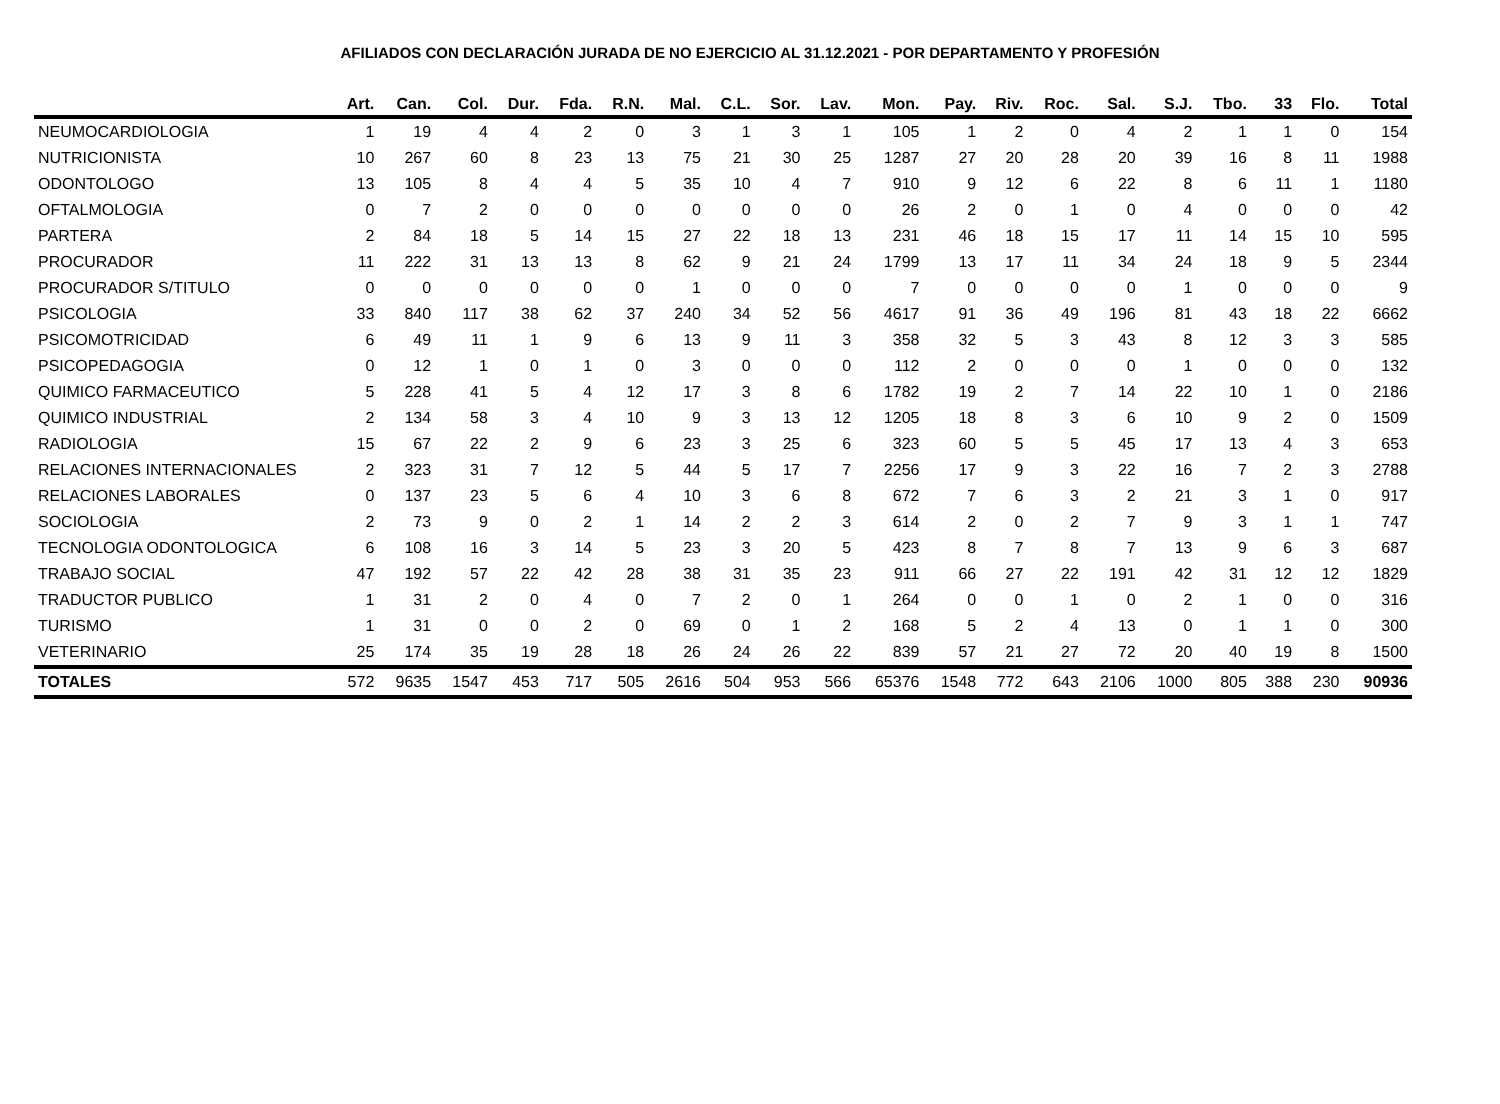AFILIADOS CON DECLARACIÓN JURADA DE NO EJERCICIO AL 31.12.2021 - POR DEPARTAMENTO Y PROFESIÓN
| | Art. | Can. | Col. | Dur. | Fda. | R.N. | Mal. | C.L. | Sor. | Lav. | Mon. | Pay. | Riv. | Roc. | Sal. | S.J. | Tbo. | 33 | Flo. | Total |
| --- | --- | --- | --- | --- | --- | --- | --- | --- | --- | --- | --- | --- | --- | --- | --- | --- | --- | --- | --- | --- |
| NEUMOCARDIOLOGIA | 1 | 19 | 4 | 4 | 2 | 0 | 3 | 1 | 3 | 1 | 105 | 1 | 2 | 0 | 4 | 2 | 1 | 1 | 0 | 154 |
| NUTRICIONISTA | 10 | 267 | 60 | 8 | 23 | 13 | 75 | 21 | 30 | 25 | 1287 | 27 | 20 | 28 | 20 | 39 | 16 | 8 | 11 | 1988 |
| ODONTOLOGO | 13 | 105 | 8 | 4 | 4 | 5 | 35 | 10 | 4 | 7 | 910 | 9 | 12 | 6 | 22 | 8 | 6 | 11 | 1 | 1180 |
| OFTALMOLOGIA | 0 | 7 | 2 | 0 | 0 | 0 | 0 | 0 | 0 | 0 | 26 | 2 | 0 | 1 | 0 | 4 | 0 | 0 | 0 | 42 |
| PARTERA | 2 | 84 | 18 | 5 | 14 | 15 | 27 | 22 | 18 | 13 | 231 | 46 | 18 | 15 | 17 | 11 | 14 | 15 | 10 | 595 |
| PROCURADOR | 11 | 222 | 31 | 13 | 13 | 8 | 62 | 9 | 21 | 24 | 1799 | 13 | 17 | 11 | 34 | 24 | 18 | 9 | 5 | 2344 |
| PROCURADOR S/TITULO | 0 | 0 | 0 | 0 | 0 | 0 | 1 | 0 | 0 | 0 | 7 | 0 | 0 | 0 | 0 | 1 | 0 | 0 | 0 | 9 |
| PSICOLOGIA | 33 | 840 | 117 | 38 | 62 | 37 | 240 | 34 | 52 | 56 | 4617 | 91 | 36 | 49 | 196 | 81 | 43 | 18 | 22 | 6662 |
| PSICOMOTRICIDAD | 6 | 49 | 11 | 1 | 9 | 6 | 13 | 9 | 11 | 3 | 358 | 32 | 5 | 3 | 43 | 8 | 12 | 3 | 3 | 585 |
| PSICOPEDAGOGIA | 0 | 12 | 1 | 0 | 1 | 0 | 3 | 0 | 0 | 0 | 112 | 2 | 0 | 0 | 0 | 1 | 0 | 0 | 0 | 132 |
| QUIMICO FARMACEUTICO | 5 | 228 | 41 | 5 | 4 | 12 | 17 | 3 | 8 | 6 | 1782 | 19 | 2 | 7 | 14 | 22 | 10 | 1 | 0 | 2186 |
| QUIMICO INDUSTRIAL | 2 | 134 | 58 | 3 | 4 | 10 | 9 | 3 | 13 | 12 | 1205 | 18 | 8 | 3 | 6 | 10 | 9 | 2 | 0 | 1509 |
| RADIOLOGIA | 15 | 67 | 22 | 2 | 9 | 6 | 23 | 3 | 25 | 6 | 323 | 60 | 5 | 5 | 45 | 17 | 13 | 4 | 3 | 653 |
| RELACIONES INTERNACIONALES | 2 | 323 | 31 | 7 | 12 | 5 | 44 | 5 | 17 | 7 | 2256 | 17 | 9 | 3 | 22 | 16 | 7 | 2 | 3 | 2788 |
| RELACIONES LABORALES | 0 | 137 | 23 | 5 | 6 | 4 | 10 | 3 | 6 | 8 | 672 | 7 | 6 | 3 | 2 | 21 | 3 | 1 | 0 | 917 |
| SOCIOLOGIA | 2 | 73 | 9 | 0 | 2 | 1 | 14 | 2 | 2 | 3 | 614 | 2 | 0 | 2 | 7 | 9 | 3 | 1 | 1 | 747 |
| TECNOLOGIA ODONTOLOGICA | 6 | 108 | 16 | 3 | 14 | 5 | 23 | 3 | 20 | 5 | 423 | 8 | 7 | 8 | 7 | 13 | 9 | 6 | 3 | 687 |
| TRABAJO SOCIAL | 47 | 192 | 57 | 22 | 42 | 28 | 38 | 31 | 35 | 23 | 911 | 66 | 27 | 22 | 191 | 42 | 31 | 12 | 12 | 1829 |
| TRADUCTOR PUBLICO | 1 | 31 | 2 | 0 | 4 | 0 | 7 | 2 | 0 | 1 | 264 | 0 | 0 | 1 | 0 | 2 | 1 | 0 | 0 | 316 |
| TURISMO | 1 | 31 | 0 | 0 | 2 | 0 | 69 | 0 | 1 | 2 | 168 | 5 | 2 | 4 | 13 | 0 | 1 | 1 | 0 | 300 |
| VETERINARIO | 25 | 174 | 35 | 19 | 28 | 18 | 26 | 24 | 26 | 22 | 839 | 57 | 21 | 27 | 72 | 20 | 40 | 19 | 8 | 1500 |
| TOTALES | 572 | 9635 | 1547 | 453 | 717 | 505 | 2616 | 504 | 953 | 566 | 65376 | 1548 | 772 | 643 | 2106 | 1000 | 805 | 388 | 230 | 90936 |